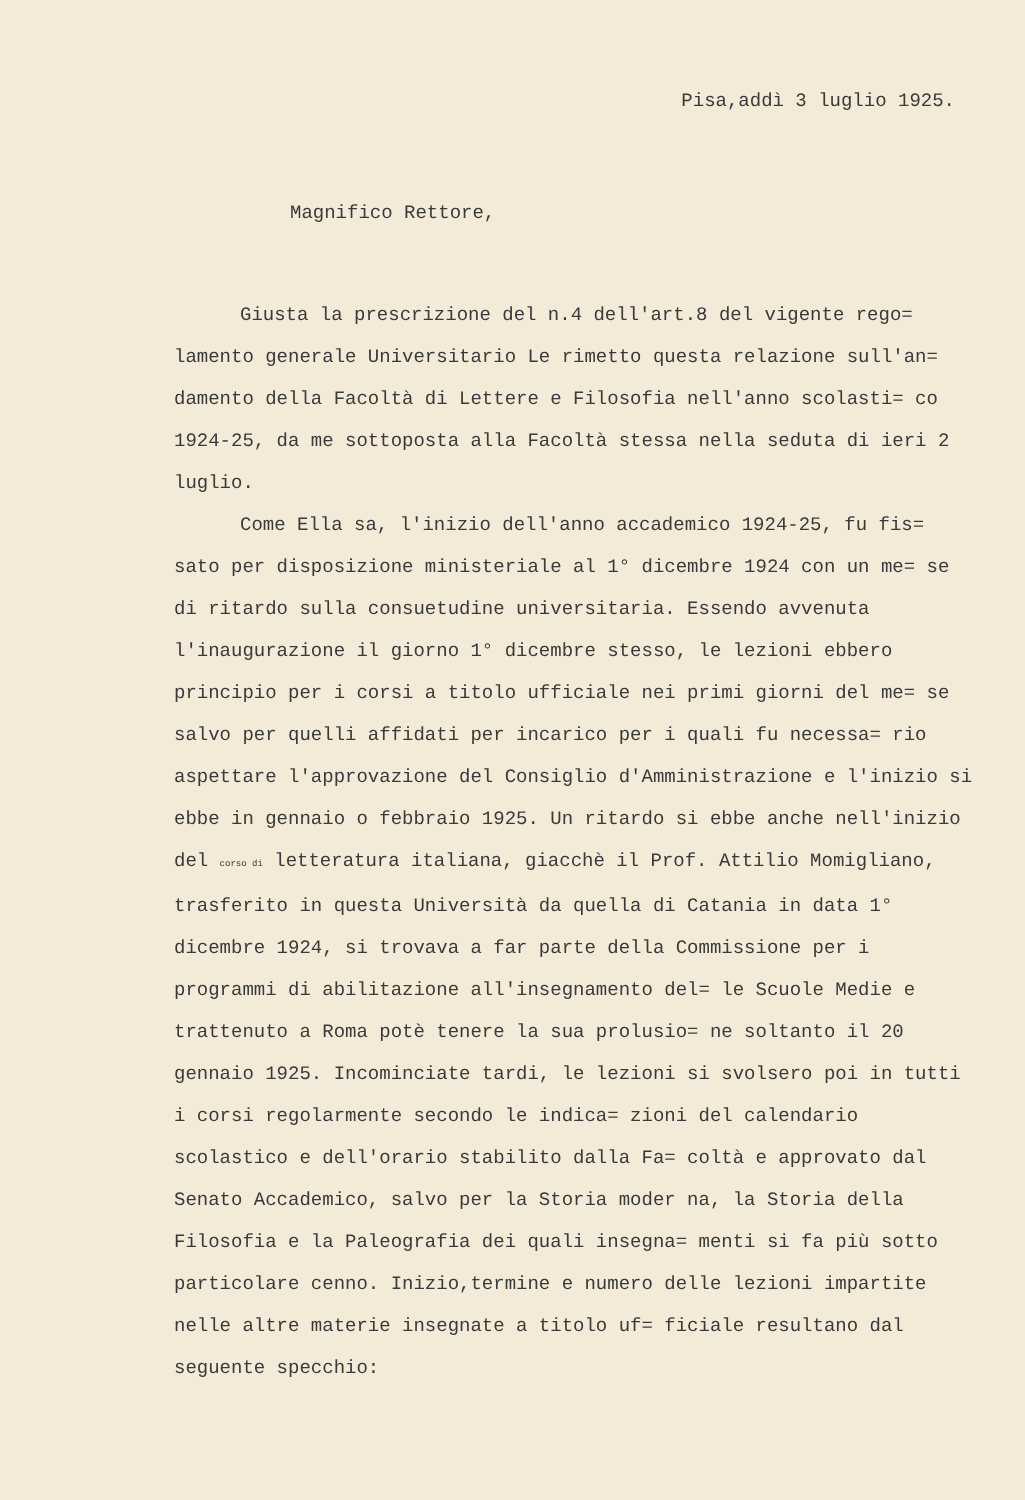Pisa,addì 3 luglio 1925.
Magnifico Rettore,
Giusta la prescrizione del n.4 dell'art.8 del vigente rego= lamento generale Universitario Le rimetto questa relazione sull'an= damento della Facoltà di Lettere e Filosofia nell'anno scolasti= co 1924-25, da me sottoposta alla Facoltà stessa nella seduta di ieri 2 luglio.
Come Ella sa, l'inizio dell'anno accademico 1924-25, fu fis= sato per disposizione ministeriale al 1° dicembre 1924 con un me= se di ritardo sulla consuetudine universitaria. Essendo avvenuta l'inaugurazione il giorno 1° dicembre stesso, le lezioni ebbero principio per i corsi a titolo ufficiale nei primi giorni del me= se salvo per quelli affidati per incarico per i quali fu necessa= rio aspettare l'approvazione del Consiglio d'Amministrazione e l'inizio si ebbe in gennaio o febbraio 1925. Un ritardo si ebbe anche nell'inizio del corso di letteratura italiana, giacchè il Prof. Attilio Momigliano, trasferito in questa Università da quella di Catania in data 1° dicembre 1924, si trovava a far parte della Commissione per i programmi di abilitazione all'insegnamento del= le Scuole Medie e trattenuto a Roma potè tenere la sua prolusio= ne soltanto il 20 gennaio 1925. Incominciate tardi, le lezioni si svolsero poi in tutti i corsi regolarmente secondo le indica= zioni del calendario scolastico e dell'orario stabilito dalla Fa= coltà e approvato dal Senato Accademico, salvo per la Storia moder na, la Storia della Filosofia e la Paleografia dei quali insegna= menti si fa più sotto particolare cenno. Inizio,termine e numero delle lezioni impartite nelle altre materie insegnate a titolo uf= ficiale resultano dal seguente specchio: